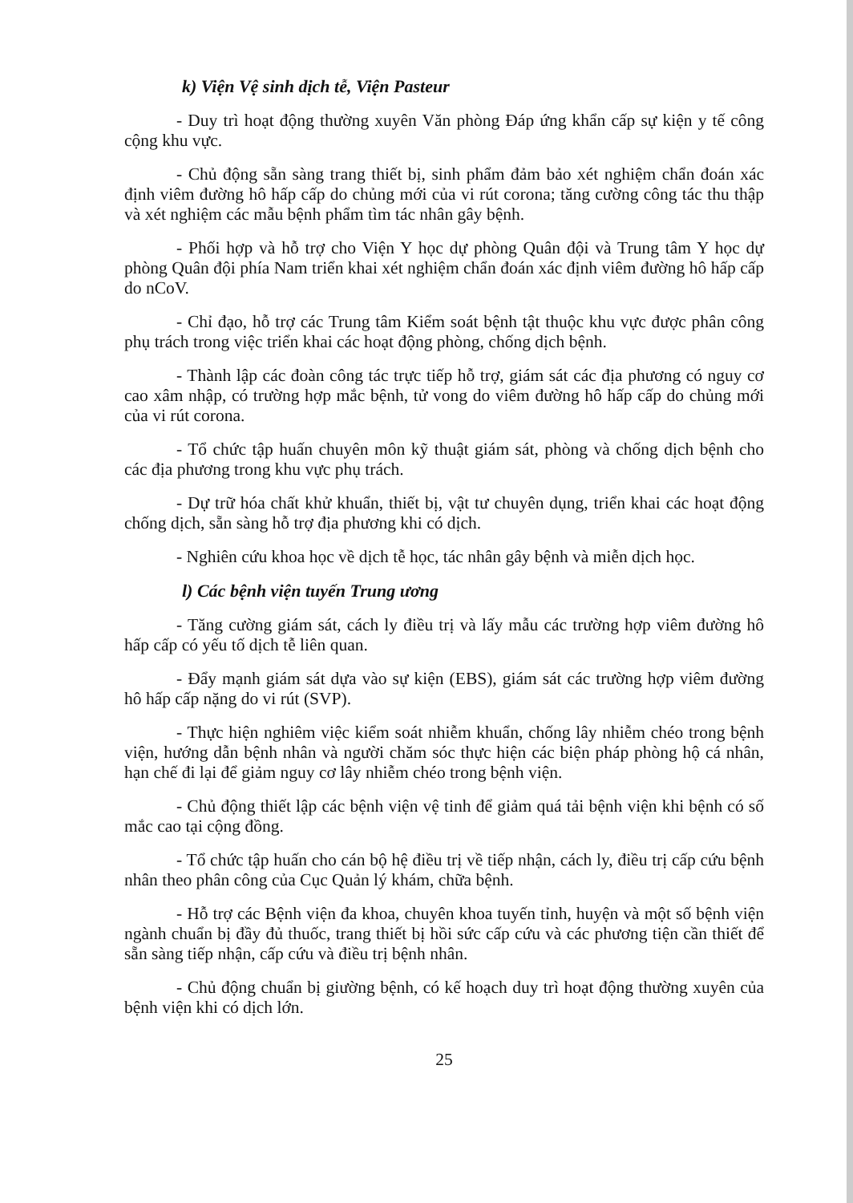k) Viện Vệ sinh dịch tễ, Viện Pasteur
- Duy trì hoạt động thường xuyên Văn phòng Đáp ứng khẩn cấp sự kiện y tế công cộng khu vực.
- Chủ động sẵn sàng trang thiết bị, sinh phẩm đảm bảo xét nghiệm chẩn đoán xác định viêm đường hô hấp cấp do chủng mới của vi rút corona; tăng cường công tác thu thập và xét nghiệm các mẫu bệnh phẩm tìm tác nhân gây bệnh.
- Phối hợp và hỗ trợ cho Viện Y học dự phòng Quân đội và Trung tâm Y học dự phòng Quân đội phía Nam triển khai xét nghiệm chẩn đoán xác định viêm đường hô hấp cấp do nCoV.
- Chỉ đạo, hỗ trợ các Trung tâm Kiểm soát bệnh tật thuộc khu vực được phân công phụ trách trong việc triển khai các hoạt động phòng, chống dịch bệnh.
- Thành lập các đoàn công tác trực tiếp hỗ trợ, giám sát các địa phương có nguy cơ cao xâm nhập, có trường hợp mắc bệnh, tử vong do viêm đường hô hấp cấp do chủng mới của vi rút corona.
- Tổ chức tập huấn chuyên môn kỹ thuật giám sát, phòng và chống dịch bệnh cho các địa phương trong khu vực phụ trách.
- Dự trữ hóa chất khử khuẩn, thiết bị, vật tư chuyên dụng, triển khai các hoạt động chống dịch, sẵn sàng hỗ trợ địa phương khi có dịch.
- Nghiên cứu khoa học về dịch tễ học, tác nhân gây bệnh và miễn dịch học.
l) Các bệnh viện tuyến Trung ương
- Tăng cường giám sát, cách ly điều trị và lấy mẫu các trường hợp viêm đường hô hấp cấp có yếu tố dịch tễ liên quan.
- Đẩy mạnh giám sát dựa vào sự kiện (EBS), giám sát các trường hợp viêm đường hô hấp cấp nặng do vi rút (SVP).
- Thực hiện nghiêm việc kiểm soát nhiễm khuẩn, chống lây nhiễm chéo trong bệnh viện, hướng dẫn bệnh nhân và người chăm sóc thực hiện các biện pháp phòng hộ cá nhân, hạn chế đi lại để giảm nguy cơ lây nhiễm chéo trong bệnh viện.
- Chủ động thiết lập các bệnh viện vệ tinh để giảm quá tải bệnh viện khi bệnh có số mắc cao tại cộng đồng.
- Tổ chức tập huấn cho cán bộ hệ điều trị về tiếp nhận, cách ly, điều trị cấp cứu bệnh nhân theo phân công của Cục Quản lý khám, chữa bệnh.
- Hỗ trợ các Bệnh viện đa khoa, chuyên khoa tuyến tỉnh, huyện và một số bệnh viện ngành chuẩn bị đầy đủ thuốc, trang thiết bị hồi sức cấp cứu và các phương tiện cần thiết để sẵn sàng tiếp nhận, cấp cứu và điều trị bệnh nhân.
- Chủ động chuẩn bị giường bệnh, có kế hoạch duy trì hoạt động thường xuyên của bệnh viện khi có dịch lớn.
25